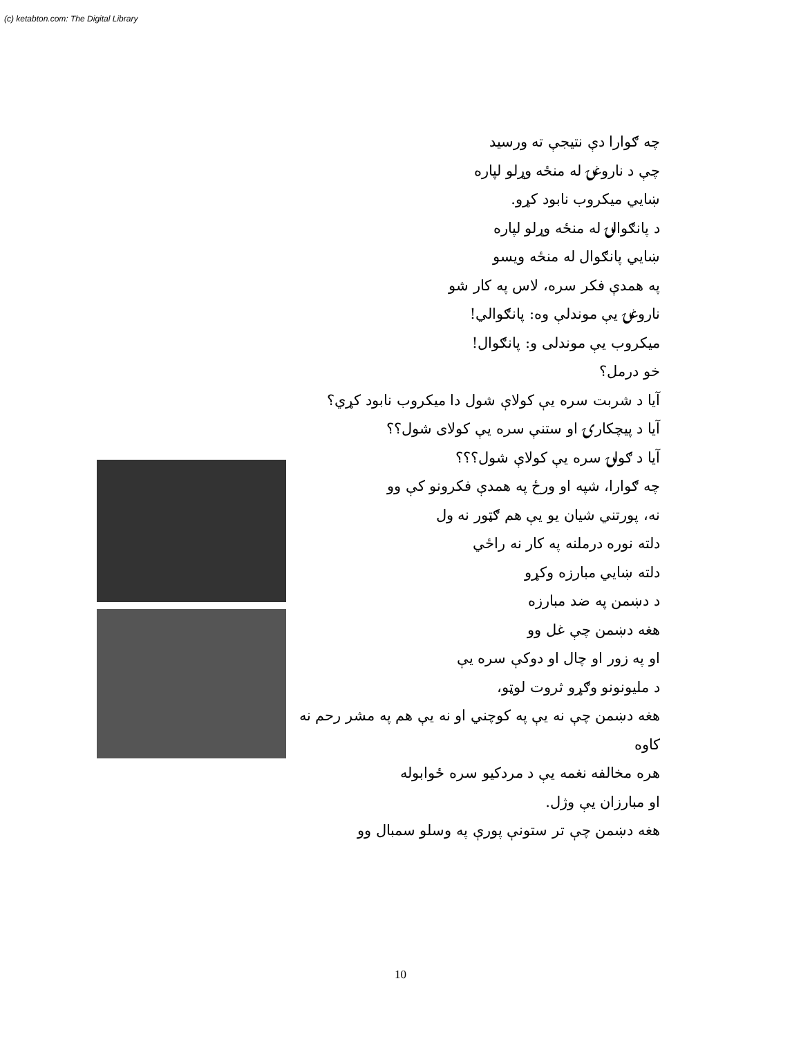(c) ketabton.com: The Digital Library
چه ګوارا دې نتيجې ته ورسيد
چې د ناروغۍ له منځه وړلو لپاره
ښايي ميکروب نابود کړو.
د پانګوالۍ له منځه وړلو لپاره
ښايي پانګوال له منځه ويسو
په همدې فکر سره، لاس په کار شو
ناروغۍ يې موندلې وه: پانګوالي!
ميکروب يې موندلی و: پانګوال!
خو درمل؟
آيا د شربت سره يې کولاې شول دا ميکروب نابود کړي؟
آيا د پيچکارۍ او ستنې سره يې کولای شول؟؟
آيا د ګولۍ سره يې کولاې شول؟؟؟
چه ګوارا، شپه او ورځ په همدې فکرونو کې وو
نه، پورتني شيان يو يې هم ګټور نه ول
دلته نوره درملنه په کار نه راځي
دلته ښايي مبارزه وکړو
د دښمن په ضد مبارزه
هغه دښمن چې غل وو
او په زور او چال او دوکې سره يې
د مليونونو وګړو ثروت لوټو،
هغه دښمن چې نه يې په کوچني او نه يې هم په مشر رحم نه کاوه
هره مخالفه نغمه يې د مردکيو سره ځوابوله
او مبارزان يې وژل.
هغه دښمن چې تر ستونې پورې په وسلو سمبال وو
10